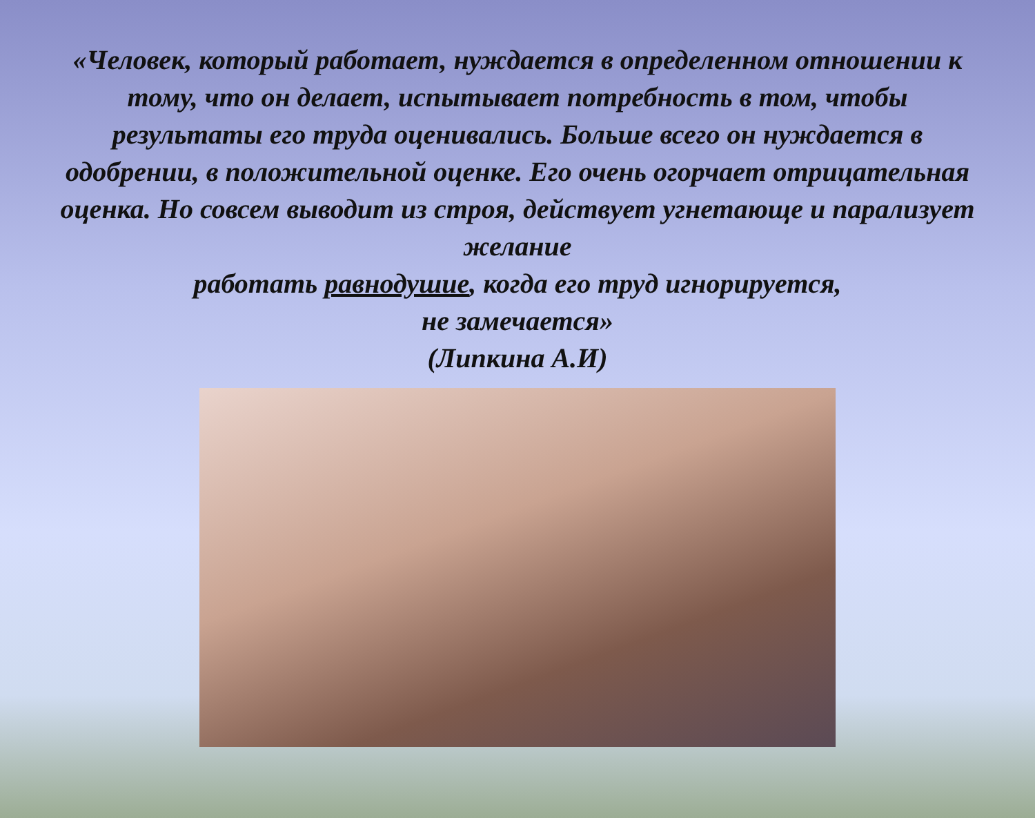«Человек, который работает, нуждается в определенном отношении к тому, что он делает, испытывает потребность в том, чтобы результаты его труда оценивались. Больше всего он нуждается в одобрении, в положительной оценке. Его очень огорчает отрицательная оценка. Но совсем выводит из строя, действует угнетающе и парализует желание
работать равнодушие, когда его труд игнорируется,
не замечается»
(Липкина А.И)